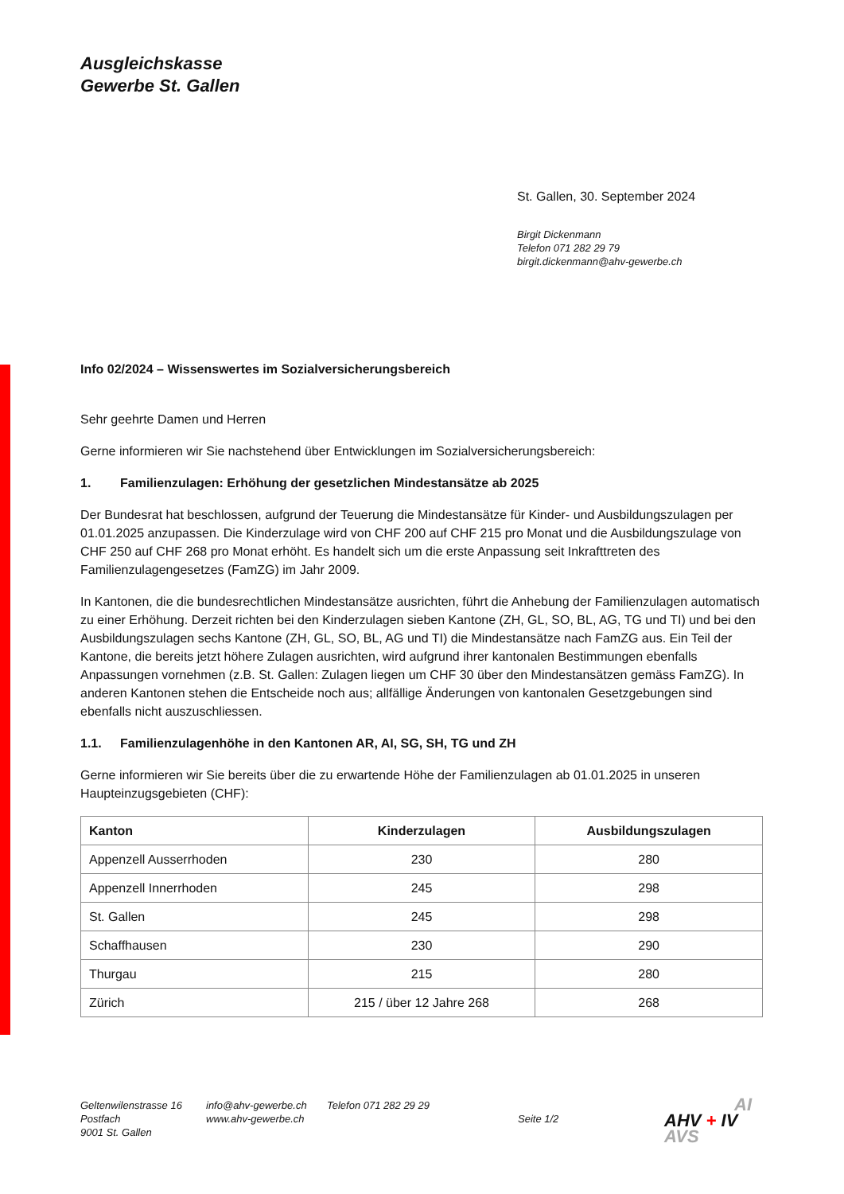Ausgleichskasse
Gewerbe St. Gallen
St. Gallen, 30. September 2024
Birgit Dickenmann
Telefon 071 282 29 79
birgit.dickenmann@ahv-gewerbe.ch
Info 02/2024 – Wissenswertes im Sozialversicherungsbereich
Sehr geehrte Damen und Herren
Gerne informieren wir Sie nachstehend über Entwicklungen im Sozialversicherungsbereich:
1. Familienzulagen: Erhöhung der gesetzlichen Mindestansätze ab 2025
Der Bundesrat hat beschlossen, aufgrund der Teuerung die Mindestansätze für Kinder- und Ausbildungszulagen per 01.01.2025 anzupassen. Die Kinderzulage wird von CHF 200 auf CHF 215 pro Monat und die Ausbildungszulage von CHF 250 auf CHF 268 pro Monat erhöht. Es handelt sich um die erste Anpassung seit Inkrafttreten des Familienzulagengesetzes (FamZG) im Jahr 2009.
In Kantonen, die die bundesrechtlichen Mindestansätze ausrichten, führt die Anhebung der Familienzulagen automatisch zu einer Erhöhung. Derzeit richten bei den Kinderzulagen sieben Kantone (ZH, GL, SO, BL, AG, TG und TI) und bei den Ausbildungszulagen sechs Kantone (ZH, GL, SO, BL, AG und TI) die Mindestansätze nach FamZG aus. Ein Teil der Kantone, die bereits jetzt höhere Zulagen ausrichten, wird aufgrund ihrer kantonalen Bestimmungen ebenfalls Anpassungen vornehmen (z.B. St. Gallen: Zulagen liegen um CHF 30 über den Mindestansätzen gemäss FamZG). In anderen Kantonen stehen die Entscheide noch aus; allfällige Änderungen von kantonalen Gesetzgebungen sind ebenfalls nicht auszuschliessen.
1.1. Familienzulagenhöhe in den Kantonen AR, AI, SG, SH, TG und ZH
Gerne informieren wir Sie bereits über die zu erwartende Höhe der Familienzulagen ab 01.01.2025 in unseren Haupteinzugsgebieten (CHF):
| Kanton | Kinderzulagen | Ausbildungszulagen |
| --- | --- | --- |
| Appenzell Ausserrhoden | 230 | 280 |
| Appenzell Innerrhoden | 245 | 298 |
| St. Gallen | 245 | 298 |
| Schaffhausen | 230 | 290 |
| Thurgau | 215 | 280 |
| Zürich | 215 / über 12 Jahre 268 | 268 |
Geltenwilenstrasse 16
Postfach
9001 St. Gallen
info@ahv-gewerbe.ch
www.ahv-gewerbe.ch
Telefon 071 282 29 29
Seite 1/2
AI
AHV + IV
AVS